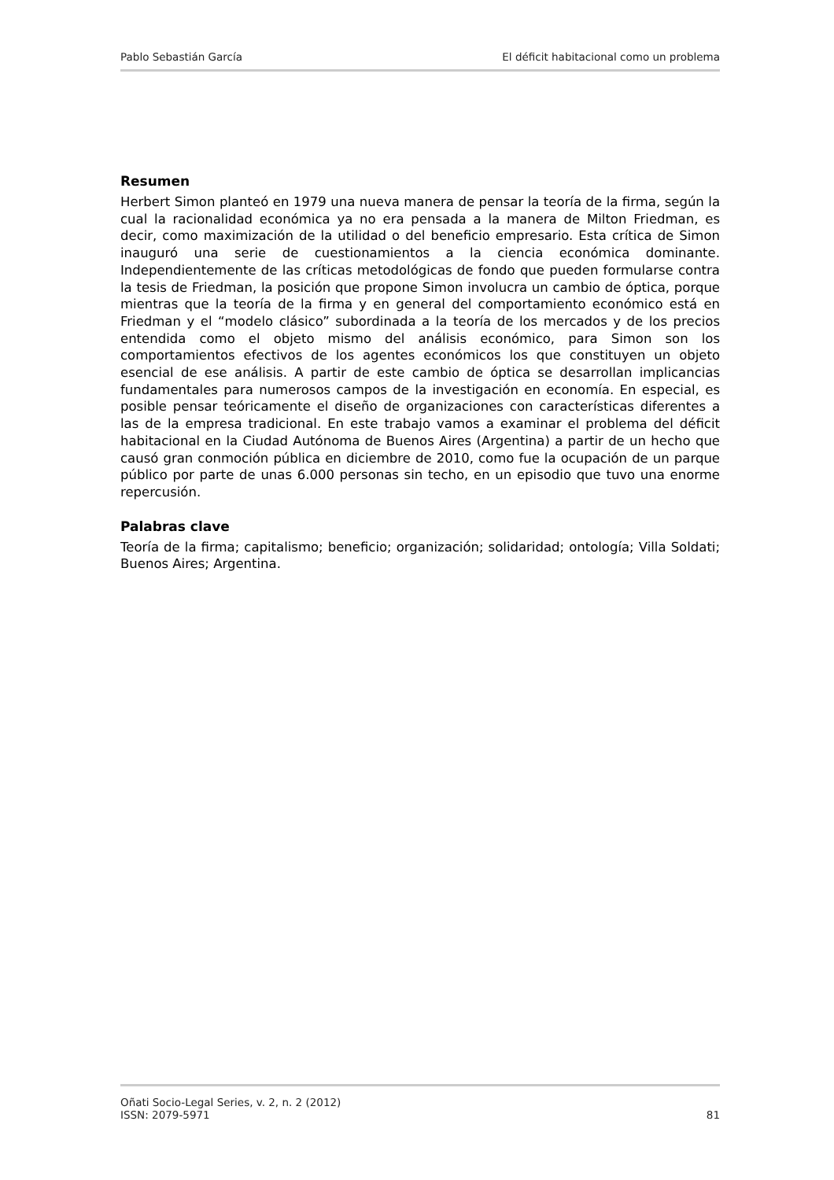Pablo Sebastián García El déficit habitacional como un problema
Resumen
Herbert Simon planteó en 1979 una nueva manera de pensar la teoría de la firma, según la cual la racionalidad económica ya no era pensada a la manera de Milton Friedman, es decir, como maximización de la utilidad o del beneficio empresario. Esta crítica de Simon inauguró una serie de cuestionamientos a la ciencia económica dominante. Independientemente de las críticas metodológicas de fondo que pueden formularse contra la tesis de Friedman, la posición que propone Simon involucra un cambio de óptica, porque mientras que la teoría de la firma y en general del comportamiento económico está en Friedman y el “modelo clásico” subordinada a la teoría de los mercados y de los precios entendida como el objeto mismo del análisis económico, para Simon son los comportamientos efectivos de los agentes económicos los que constituyen un objeto esencial de ese análisis. A partir de este cambio de óptica se desarrollan implicancias fundamentales para numerosos campos de la investigación en economía. En especial, es posible pensar teóricamente el diseño de organizaciones con características diferentes a las de la empresa tradicional. En este trabajo vamos a examinar el problema del déficit habitacional en la Ciudad Autónoma de Buenos Aires (Argentina) a partir de un hecho que causó gran conmoción pública en diciembre de 2010, como fue la ocupación de un parque público por parte de unas 6.000 personas sin techo, en un episodio que tuvo una enorme repercusión.
Palabras clave
Teoría de la firma; capitalismo; beneficio; organización; solidaridad; ontología; Villa Soldati; Buenos Aires; Argentina.
Oñati Socio-Legal Series, v. 2, n. 2 (2012)
ISSN: 2079-5971 81